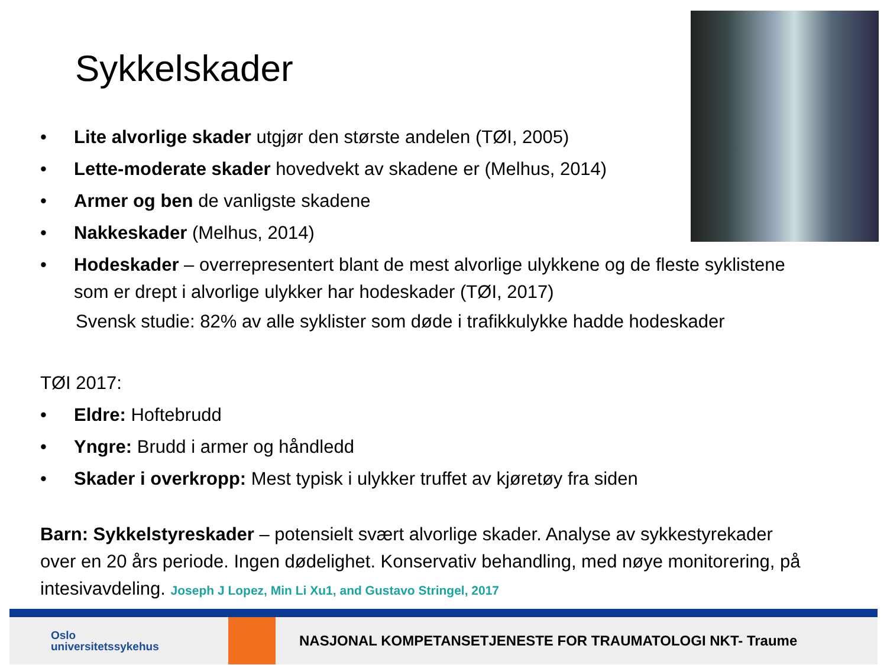Sykkelskader
• Lite alvorlige skader utgjør den største andelen (TØI, 2005)
• Lette-moderate skader hovedvekt av skadene er (Melhus, 2014)
• Armer og ben de vanligste skadene
• Nakkeskader (Melhus, 2014)
• Hodeskader – overrepresentert blant de mest alvorlige ulykkene og de fleste syklistene som er drept i alvorlige ulykker har hodeskader (TØI, 2017)
Svensk studie: 82% av alle syklister som døde i trafikkulykke hadde hodeskader
TØI 2017:
• Eldre: Hoftebrudd
• Yngre: Brudd i armer og håndledd
• Skader i overkropp: Mest typisk i ulykker truffet av kjøretøy fra siden
Barn: Sykkelstyreskader – potensielt svært alvorlige skader. Analyse av sykkestyrekader over en 20 års periode. Ingen dødelighet. Konservativ behandling, med nøye monitorering, på intesivavdeling. Joseph J Lopez, Min Li Xu1, and Gustavo Stringel, 2017
Oslo
universitetssykehus
NASJONAL KOMPETANSETJENESTE FOR TRAUMATOLOGI NKT- Traume